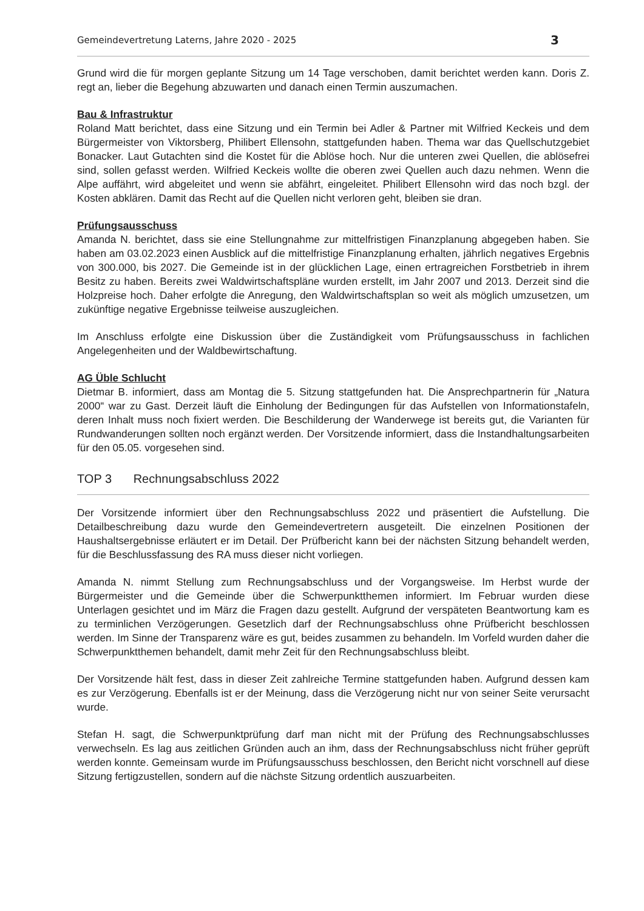Gemeindevertretung Laterns, Jahre 2020 - 2025 3
Grund wird die für morgen geplante Sitzung um 14 Tage verschoben, damit berichtet werden kann. Doris Z. regt an, lieber die Begehung abzuwarten und danach einen Termin auszumachen.
Bau & Infrastruktur
Roland Matt berichtet, dass eine Sitzung und ein Termin bei Adler & Partner mit Wilfried Keckeis und dem Bürgermeister von Viktorsberg, Philibert Ellensohn, stattgefunden haben. Thema war das Quellschutzgebiet Bonacker. Laut Gutachten sind die Kostet für die Ablöse hoch. Nur die unteren zwei Quellen, die ablösefrei sind, sollen gefasst werden. Wilfried Keckeis wollte die oberen zwei Quellen auch dazu nehmen. Wenn die Alpe auffährt, wird abgeleitet und wenn sie abfährt, eingeleitet. Philibert Ellensohn wird das noch bzgl. der Kosten abklären. Damit das Recht auf die Quellen nicht verloren geht, bleiben sie dran.
Prüfungsausschuss
Amanda N. berichtet, dass sie eine Stellungnahme zur mittelfristigen Finanzplanung abgegeben haben. Sie haben am 03.02.2023 einen Ausblick auf die mittelfristige Finanzplanung erhalten, jährlich negatives Ergebnis von 300.000, bis 2027. Die Gemeinde ist in der glücklichen Lage, einen ertragreichen Forstbetrieb in ihrem Besitz zu haben. Bereits zwei Waldwirtschaftspläne wurden erstellt, im Jahr 2007 und 2013. Derzeit sind die Holzpreise hoch. Daher erfolgte die Anregung, den Waldwirtschaftsplan so weit als möglich umzusetzen, um zukünftige negative Ergebnisse teilweise auszugleichen.
Im Anschluss erfolgte eine Diskussion über die Zuständigkeit vom Prüfungsausschuss in fachlichen Angelegenheiten und der Waldbewirtschaftung.
AG Üble Schlucht
Dietmar B. informiert, dass am Montag die 5. Sitzung stattgefunden hat. Die Ansprechpartnerin für „Natura 2000“ war zu Gast. Derzeit läuft die Einholung der Bedingungen für das Aufstellen von Informationstafeln, deren Inhalt muss noch fixiert werden. Die Beschilderung der Wanderwege ist bereits gut, die Varianten für Rundwanderungen sollten noch ergänzt werden. Der Vorsitzende informiert, dass die Instandhaltungsarbeiten für den 05.05. vorgesehen sind.
TOP 3 Rechnungsabschluss 2022
Der Vorsitzende informiert über den Rechnungsabschluss 2022 und präsentiert die Aufstellung. Die Detailbeschreibung dazu wurde den Gemeindevertretern ausgeteilt. Die einzelnen Positionen der Haushaltsergebnisse erläutert er im Detail. Der Prüfbericht kann bei der nächsten Sitzung behandelt werden, für die Beschlussfassung des RA muss dieser nicht vorliegen.
Amanda N. nimmt Stellung zum Rechnungsabschluss und der Vorgangsweise. Im Herbst wurde der Bürgermeister und die Gemeinde über die Schwerpunktthemen informiert. Im Februar wurden diese Unterlagen gesichtet und im März die Fragen dazu gestellt. Aufgrund der verspäteten Beantwortung kam es zu terminlichen Verzögerungen. Gesetzlich darf der Rechnungsabschluss ohne Prüfbericht beschlossen werden. Im Sinne der Transparenz wäre es gut, beides zusammen zu behandeln. Im Vorfeld wurden daher die Schwerpunktthemen behandelt, damit mehr Zeit für den Rechnungsabschluss bleibt.
Der Vorsitzende hält fest, dass in dieser Zeit zahlreiche Termine stattgefunden haben. Aufgrund dessen kam es zur Verzögerung. Ebenfalls ist er der Meinung, dass die Verzögerung nicht nur von seiner Seite verursacht wurde.
Stefan H. sagt, die Schwerpunktprüfung darf man nicht mit der Prüfung des Rechnungsabschlusses verwechseln. Es lag aus zeitlichen Gründen auch an ihm, dass der Rechnungsabschluss nicht früher geprüft werden konnte. Gemeinsam wurde im Prüfungsausschuss beschlossen, den Bericht nicht vorschnell auf diese Sitzung fertigzustellen, sondern auf die nächste Sitzung ordentlich auszuarbeiten.